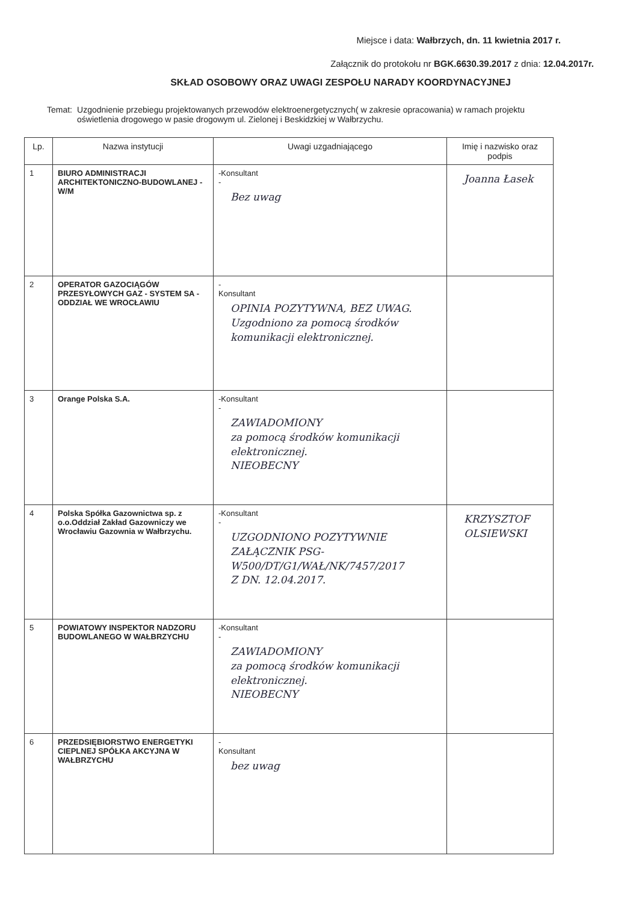Miejsce i data: Wałbrzych, dn. 11 kwietnia 2017 r.
Załącznik do protokołu nr BGK.6630.39.2017 z dnia: 12.04.2017r.
SKŁAD OSOBOWY ORAZ UWAGI ZESPOŁU NARADY KOORDYNACYJNEJ
Temat: Uzgodnienie przebiegu projektowanych przewodów elektroenergetycznych( w zakresie opracowania) w ramach projektu oświetlenia drogowego w pasie drogowym ul. Zielonej i Beskidzkiej w Wałbrzychu.
| Lp. | Nazwa instytucji | Uwagi uzgadniającego | Imię i nazwisko oraz podpis |
| --- | --- | --- | --- |
| 1 | BIURO ADMINISTRACJI ARCHITEKTONICZNO-BUDOWLANEJ - W/M | -Konsultant - Bez uwag | Joanna Łasek |
| 2 | OPERATOR GAZOCIĄGÓW PRZESYŁOWYCH GAZ - SYSTEM SA - ODDZIAŁ WE WROCŁAWIU | - Konsultant OPINIA POZYTYWNA, BEZ UWAG. Uzgodniono za pomocą środków komunikacji elektronicznej. | |
| 3 | Orange Polska S.A. | -Konsultant - ZAWIADOMIONY za pomocą środków komunikacji elektronicznej. NIEOBECNY | |
| 4 | Polska Spółka Gazownictwa sp. z o.o.Oddział Zakład Gazowniczy we Wrocławiu Gazownia w Wałbrzychu. | -Konsultant - UZGODNIONO POZYTYWNIE ZAŁĄCZNIK PSG-W500/DT/G1/WAŁ/NK/7457/2017 Z DN. 12.04.2017. | KRZYSZTOF OLSIEWSKI |
| 5 | POWIATOWY INSPEKTOR NADZORU BUDOWLANEGO W WAŁBRZYCHU | -Konsultant - ZAWIADOMIONY za pomocą środków komunikacji elektronicznej. NIEOBECNY | |
| 6 | PRZEDSIĘBIORSTWO ENERGETYKI CIEPLNEJ SPÓŁKA AKCYJNA W WAŁBRZYCHU | - Konsultant bez uwag | |